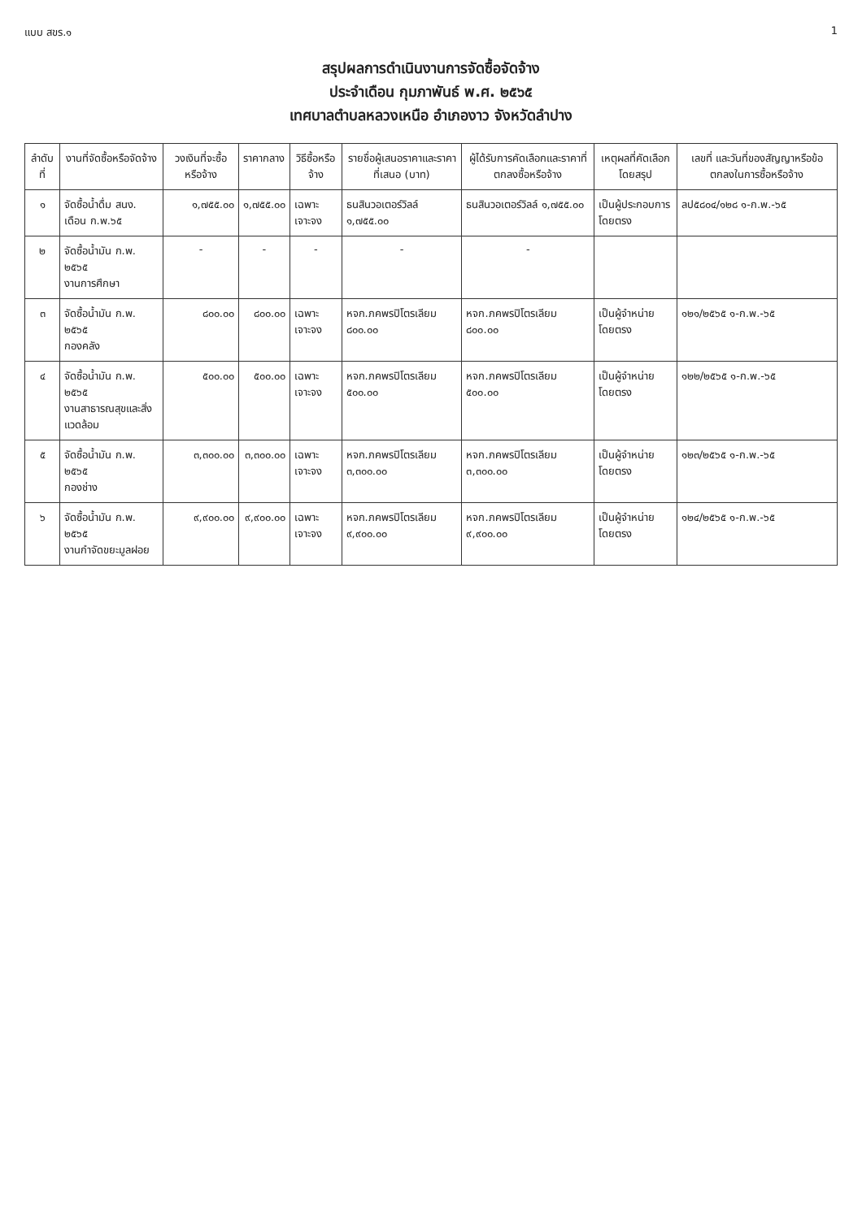แบบ สขร.๑ 1
สรุปผลการดำเนินงานการจัดซื้อจัดจ้าง
ประจำเดือน กุมภาพันธ์ พ.ศ. ๒๕๖๕
เทศบาลตำบลหลวงเหนือ อำเภองาว จังหวัดลำปาง
| ลำดับที่ | งานที่จัดซื้อหรือจัดจ้าง | วงเงินที่จะซื้อหรือจ้าง | ราคากลาง | วิธีซื้อหรือจ้าง | รายชื่อผู้เสนอราคาและราคาที่เสนอ (บาท) | ผู้ได้รับการคัดเลือกและราคาที่ตกลงซื้อหรือจ้าง | เหตุผลที่คัดเลือกโดยสรุป | เลขที่ และวันที่ของสัญญาหรือข้อตกลงในการซื้อหรือจ้าง |
| --- | --- | --- | --- | --- | --- | --- | --- | --- |
| ๑ | จัดซื้อน้ำดื่ม สนง. เดือน ก.พ.๖๕ | ๑,๗๕๕.๐๐ | ๑,๗๕๕.๐๐ | เฉพาะเจาะจง | ธนสินวอเตอร์วิลล์ ๑,๗๕๕.๐๐ | ธนสินวอเตอร์วิลล์ ๑,๗๕๕.๐๐ | เป็นผู้ประกอบการโดยตรง | ลป๕๘๐๔/๑๒๘ ๑-ก.พ.-๖๕ |
| ๒ | จัดซื้อน้ำมัน ก.พ. ๒๕๖๕ งานการศึกษา | - | - | - | - | - | | |
| ๓ | จัดซื้อน้ำมัน ก.พ. ๒๕๖๕ กองคลัง | ๘๐๐.๐๐ | ๘๐๐.๐๐ | เฉพาะเจาะจง | หจก.ภคพรปิโตรเลียม ๘๐๐.๐๐ | หจก.ภคพรปิโตรเลียม ๘๐๐.๐๐ | เป็นผู้จำหน่ายโดยตรง | ๑๒๑/๒๕๖๕ ๑-ก.พ.-๖๕ |
| ๔ | จัดซื้อน้ำมัน ก.พ. ๒๕๖๕ งานสาธารณสุขและสิ่งแวดล้อม | ๕๐๐.๐๐ | ๕๐๐.๐๐ | เฉพาะเจาะจง | หจก.ภคพรปิโตรเลียม ๕๐๐.๐๐ | หจก.ภคพรปิโตรเลียม ๕๐๐.๐๐ | เป็นผู้จำหน่ายโดยตรง | ๑๒๒/๒๕๖๕ ๑-ก.พ.-๖๕ |
| ๕ | จัดซื้อน้ำมัน ก.พ. ๒๕๖๕ กองช่าง | ๓,๓๐๐.๐๐ | ๓,๓๐๐.๐๐ | เฉพาะเจาะจง | หจก.ภคพรปิโตรเลียม ๓,๓๐๐.๐๐ | หจก.ภคพรปิโตรเลียม ๓,๓๐๐.๐๐ | เป็นผู้จำหน่ายโดยตรง | ๑๒๓/๒๕๖๕ ๑-ก.พ.-๖๕ |
| ๖ | จัดซื้อน้ำมัน ก.พ. ๒๕๖๕ งานกำจัดขยะมูลฝอย | ๙,๙๐๐.๐๐ | ๙,๙๐๐.๐๐ | เฉพาะเจาะจง | หจก.ภคพรปิโตรเลียม ๙,๙๐๐.๐๐ | หจก.ภคพรปิโตรเลียม ๙,๙๐๐.๐๐ | เป็นผู้จำหน่ายโดยตรง | ๑๒๔/๒๕๖๕ ๑-ก.พ.-๖๕ |